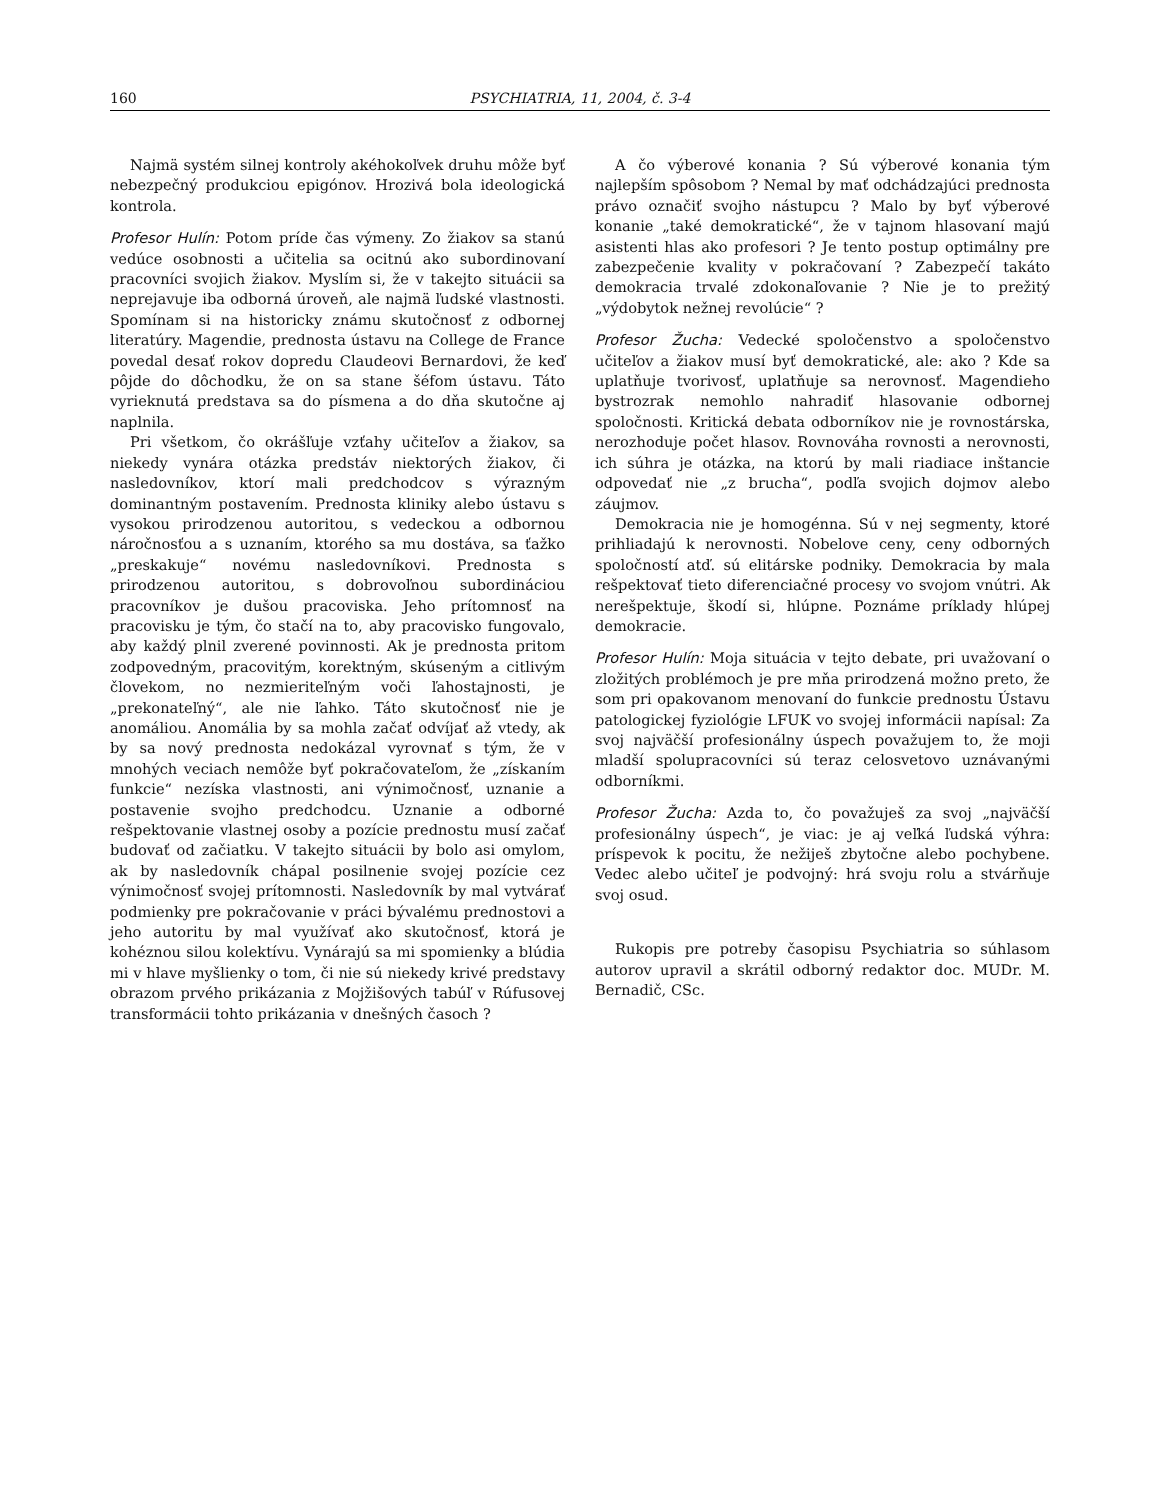160 PSYCHIATRIA, 11, 2004, č. 3-4
Najmä systém silnej kontroly akéhokoľvek druhu môže byť nebezpečný produkciou epigónov. Hrozivá bola ideologická kontrola.
Profesor Hulín: Potom príde čas výmeny. Zo žiakov sa stanú vedúce osobnosti a učitelia sa ocitnú ako subordinovaní pracovníci svojich žiakov. Myslím si, že v takejto situácii sa neprejavuje iba odborná úroveň, ale najmä ľudské vlastnosti. Spomínam si na historicky známu skutočnosť z odbornej literatúry. Magendie, prednosta ústavu na College de France povedal desať rokov dopredu Claudeovi Bernardovi, že keď pôjde do dôchodku, že on sa stane šéfom ústavu. Táto vyrieknutá predstava sa do písmena a do dňa skutočne aj naplnila.
Pri všetkom, čo okrášľuje vzťahy učiteľov a žiakov, sa niekedy vynára otázka predstáv niektorých žiakov, či nasledovníkov, ktorí mali predchodcov s výrazným dominantným postavením. Prednosta kliniky alebo ústavu s vysokou prirodzenou autoritou, s vedeckou a odbornou náročnosťou a s uznaním, ktorého sa mu dostáva, sa ťažko „preskakuje“ novému nasledovníkovi. Prednosta s prirodzenou autoritou, s dobrovoľnou subordináciou pracovníkov je dušou pracoviska. Jeho prítomnosť na pracovisku je tým, čo stačí na to, aby pracovisko fungovalo, aby každý plnil zverené povinnosti. Ak je prednosta pritom zodpovedným, pracovitým, korektným, skúseným a citlivým človekom, no nezmieriteľným voči ľahostajnosti, je „prekonateľný“, ale nie ľahko. Táto skutočnosť nie je anomáliou. Anomália by sa mohla začať odvíjať až vtedy, ak by sa nový prednosta nedokázal vyrovnať s tým, že v mnohých veciach nemôže byť pokračovateľom, že „získaním funkcie“ nezíska vlastnosti, ani výnimočnosť, uznanie a postavenie svojho predchodcu. Uznanie a odborné rešpektovanie vlastnej osoby a pozície prednostu musí začať budovať od začiatku. V takejto situácii by bolo asi omylom, ak by nasledovník chápal posilnenie svojej pozície cez výnimočnosť svojej prítomnosti. Nasledovník by mal vytvárať podmienky pre pokračovanie v práci bývalému prednostovi a jeho autoritu by mal využívať ako skutočnosť, ktorá je kohéznou silou kolektívu. Vynárajú sa mi spomienky a blúdia mi v hlave myšlienky o tom, či nie sú niekedy krivé predstavy obrazom prvého prikázania z Mojžišových tabúľ v Rúfusovej transformácii tohto prikázania v dnešných časoch ?
A čo výberové konania ? Sú výberové konania tým najlepším spôsobom ? Nemal by mať odchádzajúci prednosta právo označiť svojho nástupcu ? Malo by byť výberové konanie „také demokratické“, že v tajnom hlasovaní majú asistenti hlas ako profesori ? Je tento postup optimálny pre zabezpečenie kvality v pokračovaní ? Zabezpečí takáto demokracia trvalé zdokonaľovanie ? Nie je to prežitý „výdobytok nežnej revolúcie“ ?
Profesor Žucha: Vedecké spoločenstvo a spoločenstvo učiteľov a žiakov musí byť demokratické, ale: ako ? Kde sa uplatňuje tvorivosť, uplatňuje sa nerovnosť. Magendieho bystrozrak nemohlo nahradiť hlasovanie odbornej spoločnosti. Kritická debata odborníkov nie je rovnostárska, nerozhoduje počet hlasov. Rovnováha rovnosti a nerovnosti, ich súhra je otázka, na ktorú by mali riadiace inštancie odpovedať nie „z brucha“, podľa svojich dojmov alebo záujmov.
Demokracia nie je homogénna. Sú v nej segmenty, ktoré prihliadajú k nerovnosti. Nobelove ceny, ceny odborných spoločností atď. sú elitárske podniky. Demokracia by mala rešpektovať tieto diferenciačné procesy vo svojom vnútri. Ak nerešpektuje, škodí si, hlúpne. Poznáme príklady hlúpej demokracie.
Profesor Hulín: Moja situácia v tejto debate, pri uvažovaní o zložitých problémoch je pre mňa prirodzená možno preto, že som pri opakovanom menovaní do funkcie prednostu Ústavu patologickej fyziológie LFUK vo svojej informácii napísal: Za svoj najväčší profesionálny úspech považujem to, že moji mladší spolupracovníci sú teraz celosvetovo uznávanými odborníkmi.
Profesor Žucha: Azda to, čo považuješ za svoj „najväčší profesionálny úspech“, je viac: je aj veľká ľudská výhra: príspevok k pocitu, že nežiješ zbytočne alebo pochybene. Vedec alebo učiteľ je podvojný: hrá svoju rolu a stvárňuje svoj osud.
Rukopis pre potreby časopisu Psychiatria so súhlasom autorov upravil a skrátil odborný redaktor doc. MUDr. M. Bernadič, CSc.